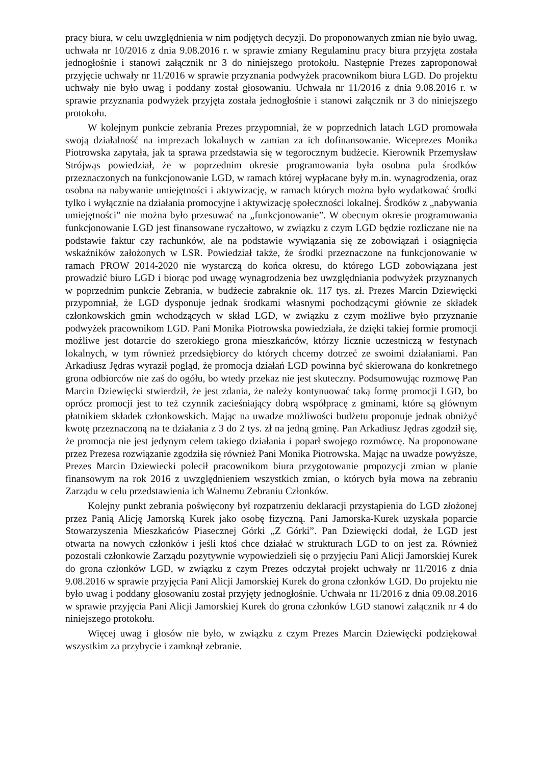pracy biura, w celu uwzględnienia w nim podjętych decyzji. Do proponowanych zmian nie było uwag, uchwała nr 10/2016 z dnia 9.08.2016 r. w sprawie zmiany Regulaminu pracy biura przyjęta została jednogłośnie i stanowi załącznik nr 3 do niniejszego protokołu. Następnie Prezes zaproponował przyjęcie uchwały nr 11/2016 w sprawie przyznania podwyżek pracownikom biura LGD. Do projektu uchwały nie było uwag i poddany został głosowaniu. Uchwała nr 11/2016 z dnia 9.08.2016 r. w sprawie przyznania podwyżek przyjęta została jednogłośnie i stanowi załącznik nr 3 do niniejszego protokołu.
W kolejnym punkcie zebrania Prezes przypomniał, że w poprzednich latach LGD promowała swoją działalność na imprezach lokalnych w zamian za ich dofinansowanie. Wiceprezes Monika Piotrowska zapytała, jak ta sprawa przedstawia się w tegorocznym budżecie. Kierownik Przemysław Strójwąs powiedział, że w poprzednim okresie programowania była osobna pula środków przeznaczonych na funkcjonowanie LGD, w ramach której wypłacane były m.in. wynagrodzenia, oraz osobna na nabywanie umiejętności i aktywizację, w ramach których można było wydatkować środki tylko i wyłącznie na działania promocyjne i aktywizację społeczności lokalnej. Środków z „nabywania umiejętności” nie można było przesuwać na „funkcjonowanie”. W obecnym okresie programowania funkcjonowanie LGD jest finansowane ryczałtowo, w związku z czym LGD będzie rozliczane nie na podstawie faktur czy rachunków, ale na podstawie wywiązania się ze zobowiązań i osiągnięcia wskaźników założonych w LSR. Powiedział także, że środki przeznaczone na funkcjonowanie w ramach PROW 2014-2020 nie wystarczą do końca okresu, do którego LGD zobowiązana jest prowadzić biuro LGD i biorąc pod uwagę wynagrodzenia bez uwzględniania podwyżek przyznanych w poprzednim punkcie Zebrania, w budżecie zabraknie ok. 117 tys. zł. Prezes Marcin Dziewięcki przypomniał, że LGD dysponuje jednak środkami własnymi pochodzącymi głównie ze składek członkowskich gmin wchodzących w skład LGD, w związku z czym możliwe było przyznanie podwyżek pracownikom LGD. Pani Monika Piotrowska powiedziała, że dzięki takiej formie promocji możliwe jest dotarcie do szerokiego grona mieszkańców, którzy licznie uczestniczą w festynach lokalnych, w tym również przedsiębiorcy do których chcemy dotrzeć ze swoimi działaniami. Pan Arkadiusz Jędras wyraził pogląd, że promocja działań LGD powinna być skierowana do konkretnego grona odbiorców nie zaś do ogółu, bo wtedy przekaz nie jest skuteczny. Podsumowując rozmowę Pan Marcin Dziewięcki stwierdził, że jest zdania, że należy kontynuować taką formę promocji LGD, bo oprócz promocji jest to też czynnik zacieśniający dobrą współpracę z gminami, które są głównym płatnikiem składek członkowskich. Mając na uwadze możliwości budżetu proponuje jednak obniżyć kwotę przeznaczoną na te działania z 3 do 2 tys. zł na jedną gminę. Pan Arkadiusz Jędras zgodził się, że promocja nie jest jedynym celem takiego działania i poparł swojego rozmówcę. Na proponowane przez Prezesa rozwiązanie zgodziła się również Pani Monika Piotrowska. Mając na uwadze powyższe, Prezes Marcin Dziewiecki polecił pracownikom biura przygotowanie propozycji zmian w planie finansowym na rok 2016 z uwzględnieniem wszystkich zmian, o których była mowa na zebraniu Zarządu w celu przedstawienia ich Walnemu Zebraniu Członków.
Kolejny punkt zebrania poświęcony był rozpatrzeniu deklaracji przystąpienia do LGD złożonej przez Panią Alicję Jamorską Kurek jako osobę fizyczną. Pani Jamorska-Kurek uzyskała poparcie Stowarzyszenia Mieszkańców Piasecznej Górki „Z Górki”. Pan Dziewięcki dodał, że LGD jest otwarta na nowych członków i jeśli ktoś chce działać w strukturach LGD to on jest za. Również pozostali członkowie Zarządu pozytywnie wypowiedzieli się o przyjęciu Pani Alicji Jamorskiej Kurek do grona członków LGD, w związku z czym Prezes odczytał projekt uchwały nr 11/2016 z dnia 9.08.2016 w sprawie przyjęcia Pani Alicji Jamorskiej Kurek do grona członków LGD. Do projektu nie było uwag i poddany głosowaniu został przyjęty jednogłośnie. Uchwała nr 11/2016 z dnia 09.08.2016 w sprawie przyjęcia Pani Alicji Jamorskiej Kurek do grona członków LGD stanowi załącznik nr 4 do niniejszego protokołu.
Więcej uwag i głosów nie było, w związku z czym Prezes Marcin Dziewięcki podziękował wszystkim za przybycie i zamknął zebranie.